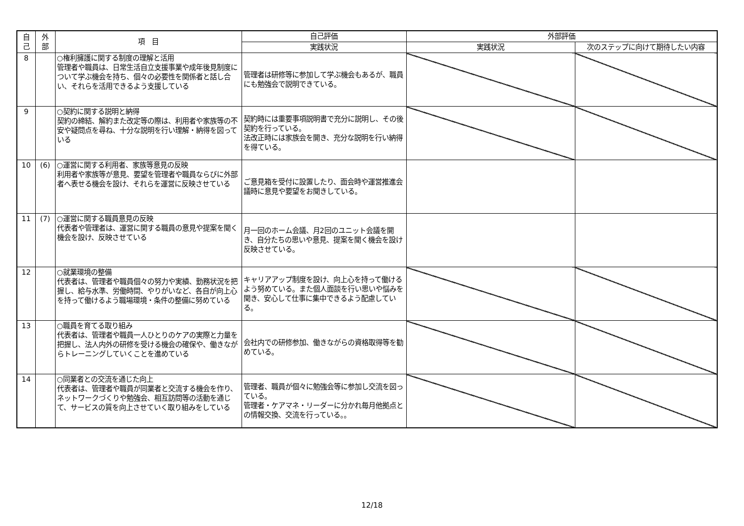| 自 己 | 外 部 | 項 目 | 自己評価 | 外部評価 | |
| --- | --- | --- | --- | --- | --- |
| | | | 実践状況 | 実践状況 | 次のステップに向けて期待したい内容 |
| 8 | | ○権利擁護に関する制度の理解と活用 管理者や職員は、日常生活自立支援事業や成年後見制度について学ぶ機会を持ち、個々の必要性を関係者と話し合い、それらを活用できるよう支援している | 管理者は研修等に参加して学ぶ機会もあるが、職員にも勉強会で説明できている。 | | |
| 9 | | ○契約に関する説明と納得 契約の締結、解約また改定等の際は、利用者や家族等の不安や疑問点を尋ね、十分な説明を行い理解・納得を図っている | 契約時には重要事項説明書で充分に説明し、その後契約を行っている。 法改正時には家族会を開き、充分な説明を行い納得を得ている。 | | |
| 10 | (6) | ○運営に関する利用者、家族等意見の反映 利用者や家族等が意見、要望を管理者や職員ならびに外部者へ表せる機会を設け、それらを運営に反映させている | ご意見箱を受付に設置したり、面会時や運営推進会議時に意見や要望をお聞きしている。 | | |
| 11 | (7) | ○運営に関する職員意見の反映 代表者や管理者は、運営に関する職員の意見や提案を聞く機会を設け、反映させている | 月一回のホーム会議、月2回のユニット会議を開き、自分たちの思いや意見、提案を聞く機会を設け反映させている。 | | |
| 12 | | ○就業環境の整備 代表者は、管理者や職員個々の努力や実績、勤務状況を把握し、給与水準、労働時間、やりがいなど、各自が向上心を持って働けるよう職場環境・条件の整備に努めている | キャリアアップ制度を設け、向上心を持って働けるよう努めている。また個人面談を行い思いや悩みを聞き、安心して仕事に集中できるよう配慮している。 | | |
| 13 | | ○職員を育てる取り組み 代表者は、管理者や職員一人ひとりのケアの実際と力量を把握し、法人内外の研修を受ける機会の確保や、働きながらトレーニングしていくことを進めている | 会社内での研修参加、働きながらの資格取得等を勧めている。 | | |
| 14 | | ○同業者との交流を通じた向上 代表者は、管理者や職員が同業者と交流する機会を作り、ネットワークづくりや勉強会、相互訪問等の活動を通じて、サービスの質を向上させていく取り組みをしている | 管理者、職員が個々に勉強会等に参加し交流を図っている。 管理者・ケアマネ・リーダーに分かれ毎月他拠点との情報交換、交流を行っている。。 | | |
12/18